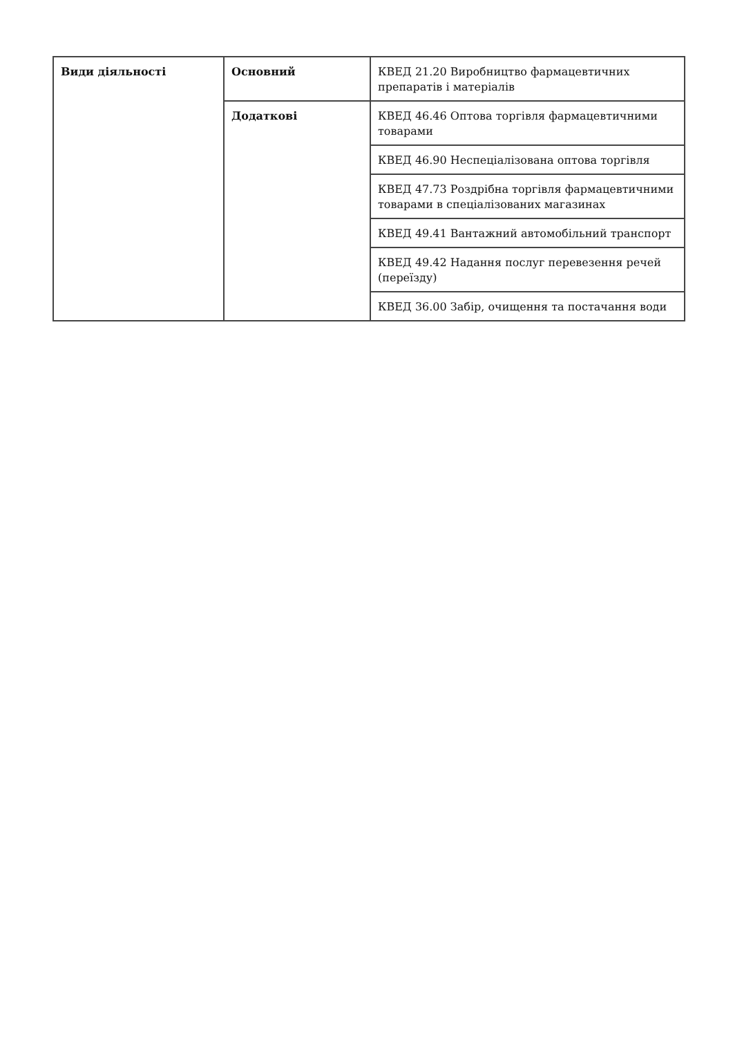| Види діяльності | Основний | КВЕД 21.20 Виробництво фармацевтичних препаратів і матеріалів |
| | Додаткові | КВЕД 46.46 Оптова торгівля фармацевтичними товарами |
| | | КВЕД 46.90 Неспеціалізована оптова торгівля |
| | | КВЕД 47.73 Роздрібна торгівля фармацевтичними товарами в спеціалізованих магазинах |
| | | КВЕД 49.41 Вантажний автомобільний транспорт |
| | | КВЕД 49.42 Надання послуг перевезення речей (переїзду) |
| | | КВЕД 36.00 Забір, очищення та постачання води |